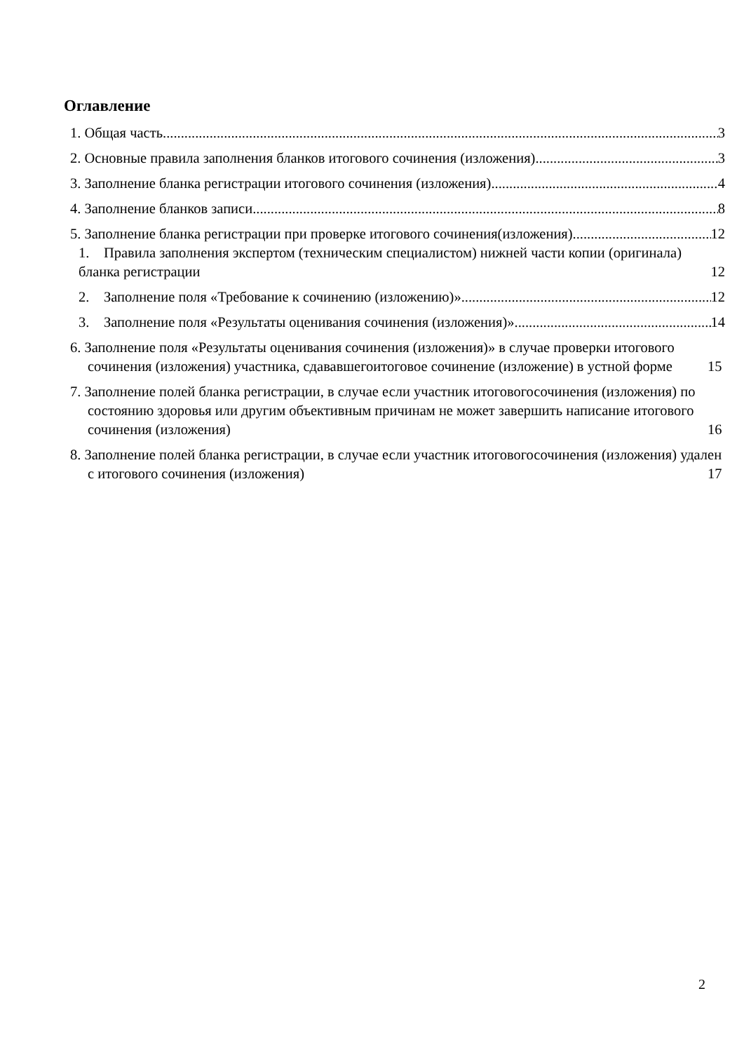Оглавление
1. Общая часть 3
2. Основные правила заполнения бланков итогового сочинения (изложения) 3
3. Заполнение бланка регистрации итогового сочинения (изложения) 4
4. Заполнение бланков записи 8
5. Заполнение бланка регистрации при проверке итогового сочинения(изложения) 12
1. Правила заполнения экспертом (техническим специалистом) нижней части копии (оригинала) бланка регистрации 12
2. Заполнение поля «Требование к сочинению (изложению)» 12
3. Заполнение поля «Результаты оценивания сочинения (изложения)» 14
6. Заполнение поля «Результаты оценивания сочинения (изложения)» в случае проверки итогового сочинения (изложения) участника, сдававшегоитоговое сочинение (изложение) в устной форме 15
7. Заполнение полей бланка регистрации, в случае если участник итоговогосочинения (изложения) по состоянию здоровья или другим объективным причинам не может завершить написание итогового сочинения (изложения) 16
8. Заполнение полей бланка регистрации, в случае если участник итоговогосочинения (изложения) удален с итогового сочинения (изложения) 17
2